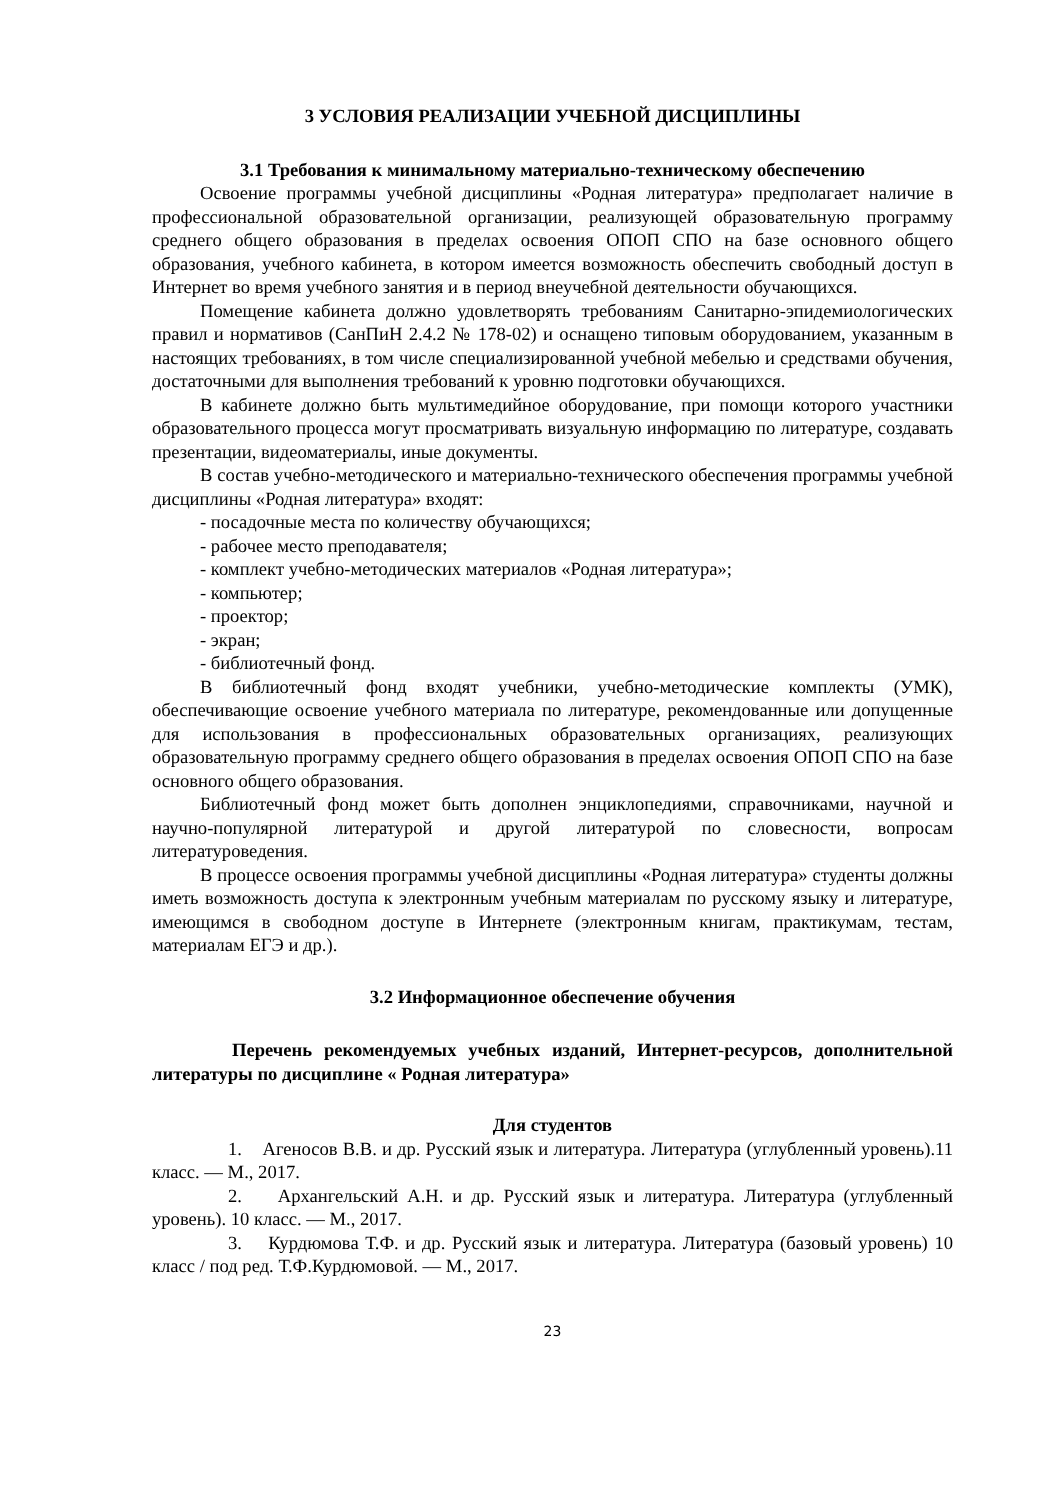3 УСЛОВИЯ РЕАЛИЗАЦИИ УЧЕБНОЙ ДИСЦИПЛИНЫ
3.1 Требования к минимальному материально-техническому обеспечению
Освоение программы учебной дисциплины «Родная литература» предполагает наличие в профессиональной образовательной организации, реализующей образовательную программу среднего общего образования в пределах освоения ОПОП СПО на базе основного общего образования, учебного кабинета, в котором имеется возможность обеспечить свободный доступ в Интернет во время учебного занятия и в период внеучебной деятельности обучающихся.
Помещение кабинета должно удовлетворять требованиям Санитарно-эпидемиологических правил и нормативов (СанПиН 2.4.2 № 178-02) и оснащено типовым оборудованием, указанным в настоящих требованиях, в том числе специализированной учебной мебелью и средствами обучения, достаточными для выполнения требований к уровню подготовки обучающихся.
В кабинете должно быть мультимедийное оборудование, при помощи которого участники образовательного процесса могут просматривать визуальную информацию по литературе, создавать презентации, видеоматериалы, иные документы.
В состав учебно-методического и материально-технического обеспечения программы учебной дисциплины «Родная литература» входят:
- посадочные места по количеству обучающихся;
- рабочее место преподавателя;
- комплект учебно-методических материалов «Родная литература»;
- компьютер;
- проектор;
- экран;
- библиотечный фонд.
В библиотечный фонд входят учебники, учебно-методические комплекты (УМК), обеспечивающие освоение учебного материала по литературе, рекомендованные или допущенные для использования в профессиональных образовательных организациях, реализующих образовательную программу среднего общего образования в пределах освоения ОПОП СПО на базе основного общего образования.
Библиотечный фонд может быть дополнен энциклопедиями, справочниками, научной и научно-популярной литературой и другой литературой по словесности, вопросам литературоведения.
В процессе освоения программы учебной дисциплины «Родная литература» студенты должны иметь возможность доступа к электронным учебным материалам по русскому языку и литературе, имеющимся в свободном доступе в Интернете (электронным книгам, практикумам, тестам, материалам ЕГЭ и др.).
3.2 Информационное обеспечение обучения
Перечень рекомендуемых учебных изданий, Интернет-ресурсов, дополнительной литературы по дисциплине « Родная литература»
Для студентов
1. Агеносов В.В. и др. Русский язык и литература. Литература (углубленный уровень).11 класс. — М., 2017.
2. Архангельский А.Н. и др. Русский язык и литература. Литература (углубленный уровень). 10 класс. — М., 2017.
3. Курдюмова Т.Ф. и др. Русский язык и литература. Литература (базовый уровень) 10 класс / под ред. Т.Ф.Курдюмовой. — М., 2017.
23